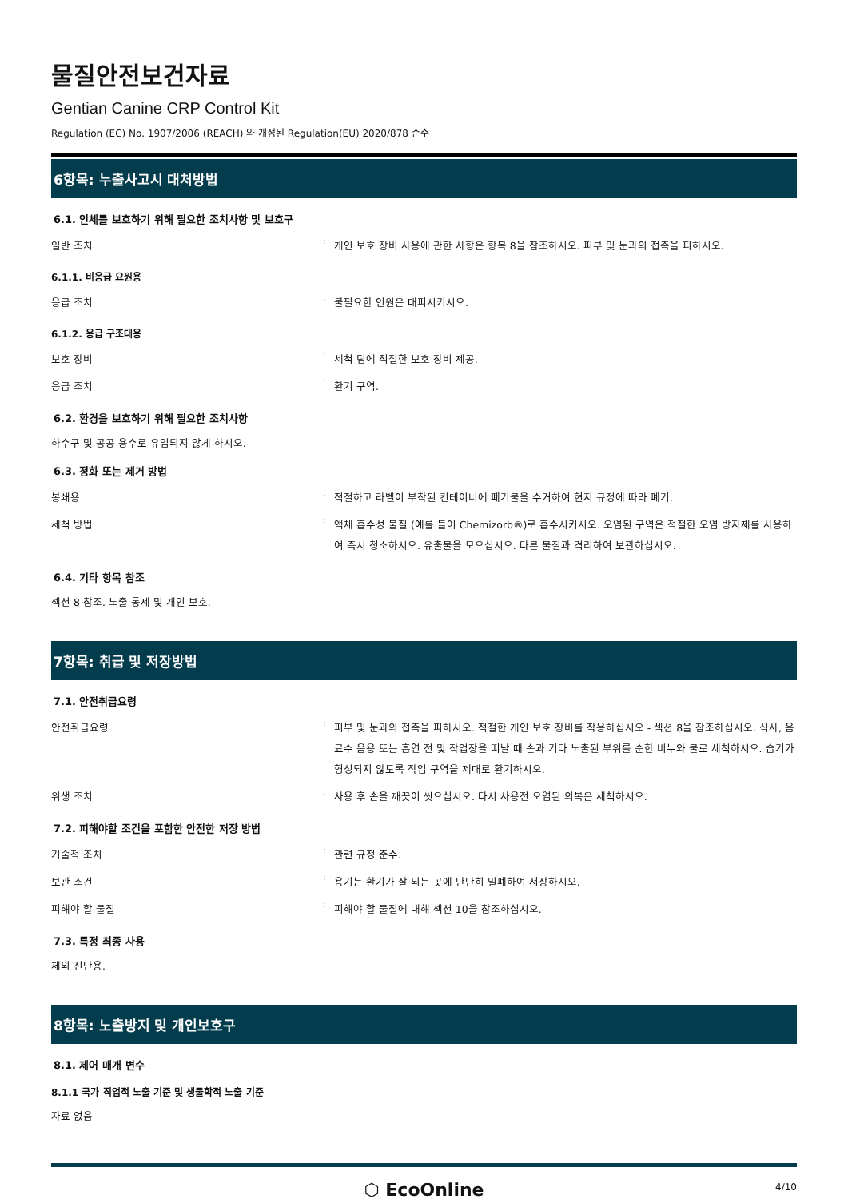물질안전보건자료
Gentian Canine CRP Control Kit
Regulation (EC) No. 1907/2006 (REACH) 와 개정된 Regulation(EU) 2020/878 준수
6항목: 누출사고시 대처방법
6.1. 인체를 보호하기 위해 필요한 조치사항 및 보호구
일반 조치
:
개인 보호 장비 사용에 관한 사항은 항목 8을 참조하시오. 피부 및 눈과의 접촉을 피하시오.
6.1.1. 비응급 요원용
응급 조치
:
불필요한 인원은 대피시키시오.
6.1.2. 응급 구조대용
보호 장비
:
세척 팀에 적절한 보호 장비 제공.
응급 조치
:
환기 구역.
6.2. 환경을 보호하기 위해 필요한 조치사항
하수구 및 공공 용수로 유입되지 않게 하시오.
6.3. 정화 또는 제거 방법
봉쇄용
:
적절하고 라벨이 부착된 컨테이너에 폐기물을 수거하여 현지 규정에 따라 폐기.
세척 방법
:
액체 흡수성 물질 (예를 들어 Chemizorb®)로 흡수시키시오. 오염된 구역은 적절한 오염 방지제를 사용하여 즉시 청소하시오. 유출물을 모으십시오. 다른 물질과 격리하여 보관하십시오.
6.4. 기타 항목 참조
섹션 8 참조. 노출 통제 및 개인 보호.
7항목: 취급 및 저장방법
7.1. 안전취급요령
안전취급요령
:
피부 및 눈과의 접촉을 피하시오. 적절한 개인 보호 장비를 착용하십시오 - 섹션 8을 참조하십시오. 식사, 음료수 음용 또는 흡연 전 및 작업장을 떠날 때 손과 기타 노출된 부위를 순한 비누와 물로 세척하시오. 습기가 형성되지 않도록 작업 구역을 제대로 환기하시오.
위생 조치
:
사용 후 손을 깨끗이 씻으십시오. 다시 사용전 오염된 의복은 세척하시오.
7.2. 피해야할 조건을 포함한 안전한 저장 방법
기술적 조치
:
관련 규정 준수.
보관 조건
:
용기는 환기가 잘 되는 곳에 단단히 밀폐하여 저장하시오.
피해야 할 물질
:
피해야 할 물질에 대해 섹션 10을 참조하십시오.
7.3. 특정 최종 사용
체외 진단용.
8항목: 노출방지 및 개인보호구
8.1. 제어 매개 변수
8.1.1 국가 직업적 노출 기준 및 생물학적 노출 기준
자료 없음
⬡ EcoOnline
4/10